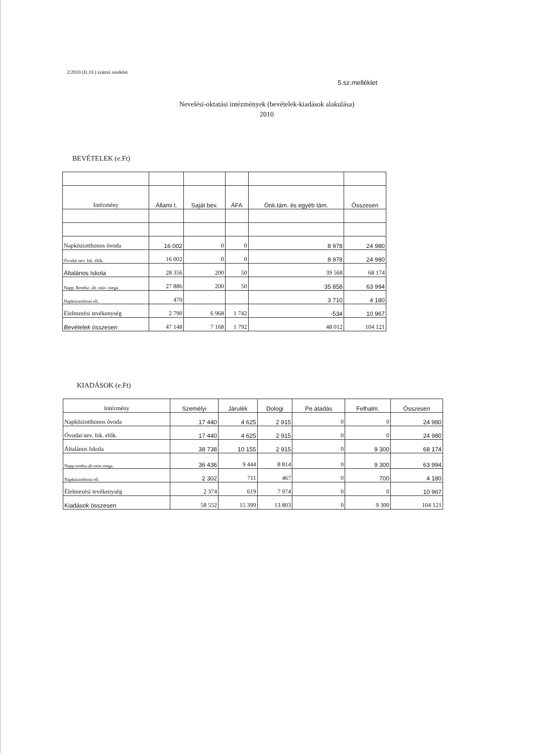2/2010 (II.19.) számú rendelet
5.sz.melléklet
Nevelési-oktatási intézmények (bevételek-kiadások alakulása)
2010
BEVÉTELEK (e.Ft)
| Intézmény | Állami t. | Saját bev. | ÁFA | Önk.tám. és egyéb tám. | Összesen |
| --- | --- | --- | --- | --- | --- |
| Napköziotthonos óvoda | 16 002 | 0 | 0 | 8 978 | 24 980 |
| Óvodai nev. Isk. élők. | 16 002 | 0 | 0 | 8 978 | 24 980 |
| Általános Iskola | 28 356 | 200 | 50 | 39 568 | 68 174 |
| Napp. Rendsz. ált. müv. mega. | 27 886 | 200 | 50 | 35 858 | 63 994 |
| Napköziotthoni ell. | 470 | | | 3 710 | 4 180 |
| Élelmezési tevékenység | 2 790 | 6 968 | 1 742 | -534 | 10 967 |
| Bevételek összesen | 47 148 | 7 168 | 1 792 | 48 012 | 104 121 |
KIADÁSOK (e.Ft)
| Intézmény | Személyi | Járulék | Dologi | Pe.átadás | Felhalm. | Összesen |
| --- | --- | --- | --- | --- | --- | --- |
| Napköziotthonos óvoda | 17 440 | 4 625 | 2 915 | 0 | 0 | 24 980 |
| Óvodai nev. Isk. elők. | 17 440 | 4 625 | 2 915 | 0 | 0 | 24 980 |
| Általános Iskola | 38 738 | 10 155 | 2 915 | 0 | 9 300 | 68 174 |
| Napp.rendsz.ált.müv.mega. | 36 436 | 9 444 | 8 814 | 0 | 9 300 | 63 994 |
| Napköziotthoni ell. | 2 302 | 711 | 467 | 0 | 700 | 4 180 |
| Élelmezési tevékenység | 2 374 | 619 | 7 974 | 0 | 0 | 10 967 |
| Kiadások összesen | 58 552 | 15 399 | 13 803 | 0 | 9 300 | 104 121 |